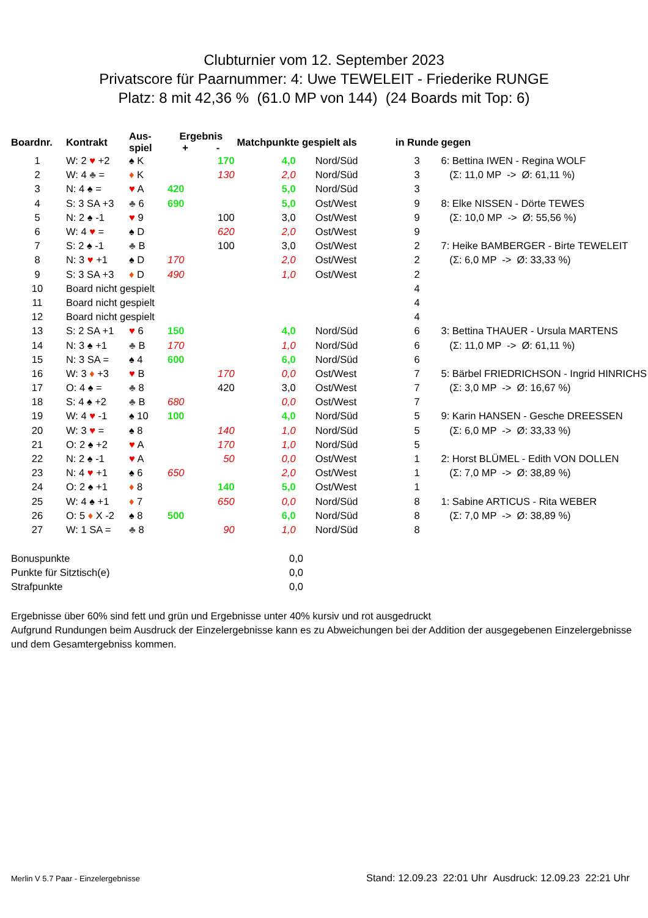Clubturnier vom 12. September 2023
Privatscore für Paarnummer: 4: Uwe TEWELEIT - Friederike RUNGE
Platz: 8 mit 42,36 % (61.0 MP von 144) (24 Boards mit Top: 6)
| Boardnr. | Kontrakt | Aus- spiel | Ergebnis + - | | Matchpunkte gespielt als | | in Runde | gegen |
| --- | --- | --- | --- | --- | --- | --- | --- | --- |
| 1 | W: 2 ♥ +2 | ♠ K | | 170 | 4,0 | Nord/Süd | 3 | 6: Bettina IWEN - Regina WOLF |
| 2 | W: 4 ♣ = | ♦ K | | 130 | 2,0 | Nord/Süd | 3 | (Σ: 11,0 MP -> Ø: 61,11 %) |
| 3 | N: 4 ♠ = | ♥ A | 420 | | 5,0 | Nord/Süd | 3 | |
| 4 | S: 3 SA +3 | ♣ 6 | 690 | | 5,0 | Ost/West | 9 | 8: Elke NISSEN - Dörte TEWES |
| 5 | N: 2 ♠ -1 | ♥ 9 | | 100 | 3,0 | Ost/West | 9 | (Σ: 10,0 MP -> Ø: 55,56 %) |
| 6 | W: 4 ♥ = | ♠ D | | 620 | 2,0 | Ost/West | 9 | |
| 7 | S: 2 ♠ -1 | ♣ B | | 100 | 3,0 | Ost/West | 2 | 7: Heike BAMBERGER - Birte TEWELEIT |
| 8 | N: 3 ♥ +1 | ♠ D | 170 | | 2,0 | Ost/West | 2 | (Σ: 6,0 MP -> Ø: 33,33 %) |
| 9 | S: 3 SA +3 | ♦ D | 490 | | 1,0 | Ost/West | 2 | |
| 10 | Board nicht gespielt | | | | | | 4 | |
| 11 | Board nicht gespielt | | | | | | 4 | |
| 12 | Board nicht gespielt | | | | | | 4 | |
| 13 | S: 2 SA +1 | ♥ 6 | 150 | | 4,0 | Nord/Süd | 6 | 3: Bettina THAUER - Ursula MARTENS |
| 14 | N: 3 ♠ +1 | ♣ B | 170 | | 1,0 | Nord/Süd | 6 | (Σ: 11,0 MP -> Ø: 61,11 %) |
| 15 | N: 3 SA = | ♠ 4 | 600 | | 6,0 | Nord/Süd | 6 | |
| 16 | W: 3 ♦ +3 | ♥ B | | 170 | 0,0 | Ost/West | 7 | 5: Bärbel FRIEDRICHSON - Ingrid HINRICHS |
| 17 | O: 4 ♠ = | ♣ 8 | | 420 | 3,0 | Ost/West | 7 | (Σ: 3,0 MP -> Ø: 16,67 %) |
| 18 | S: 4 ♠ +2 | ♣ B | 680 | | 0,0 | Ost/West | 7 | |
| 19 | W: 4 ♥ -1 | ♠ 10 | 100 | | 4,0 | Nord/Süd | 5 | 9: Karin HANSEN - Gesche DREESSEN |
| 20 | W: 3 ♥ = | ♠ 8 | | 140 | 1,0 | Nord/Süd | 5 | (Σ: 6,0 MP -> Ø: 33,33 %) |
| 21 | O: 2 ♠ +2 | ♥ A | | 170 | 1,0 | Nord/Süd | 5 | |
| 22 | N: 2 ♠ -1 | ♥ A | | 50 | 0,0 | Ost/West | 1 | 2: Horst BLÜMEL - Edith VON DOLLEN |
| 23 | N: 4 ♥ +1 | ♠ 6 | 650 | | 2,0 | Ost/West | 1 | (Σ: 7,0 MP -> Ø: 38,89 %) |
| 24 | O: 2 ♠ +1 | ♦ 8 | | 140 | 5,0 | Ost/West | 1 | |
| 25 | W: 4 ♠ +1 | ♦ 7 | | 650 | 0,0 | Nord/Süd | 8 | 1: Sabine ARTICUS - Rita WEBER |
| 26 | O: 5 ♦ X -2 | ♠ 8 | 500 | | 6,0 | Nord/Süd | 8 | (Σ: 7,0 MP -> Ø: 38,89 %) |
| 27 | W: 1 SA = | ♣ 8 | | 90 | 1,0 | Nord/Süd | 8 | |
Bonuspunkte 0,0
Punkte für Sitztisch(e) 0,0
Strafpunkte 0,0
Ergebnisse über 60% sind fett und grün und Ergebnisse unter 40% kursiv und rot ausgedruckt
Aufgrund Rundungen beim Ausdruck der Einzelergebnisse kann es zu Abweichungen bei der Addition der ausgegebenen Einzelergebnisse und dem Gesamtergebniss kommen.
Merlin V 5.7 Paar - Einzelergebnisse Stand: 12.09.23 22:01 Uhr Ausdruck: 12.09.23 22:21 Uhr